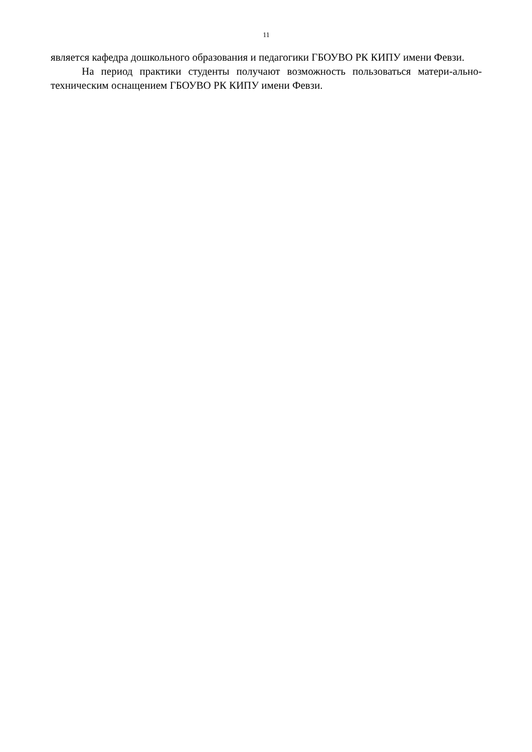11
является кафедра дошкольного образования и педагогики ГБОУВО РК КИПУ имени Февзи.
На период практики студенты получают возможность пользоваться матери-ально-техническим оснащением ГБОУВО РК КИПУ имени Февзи.